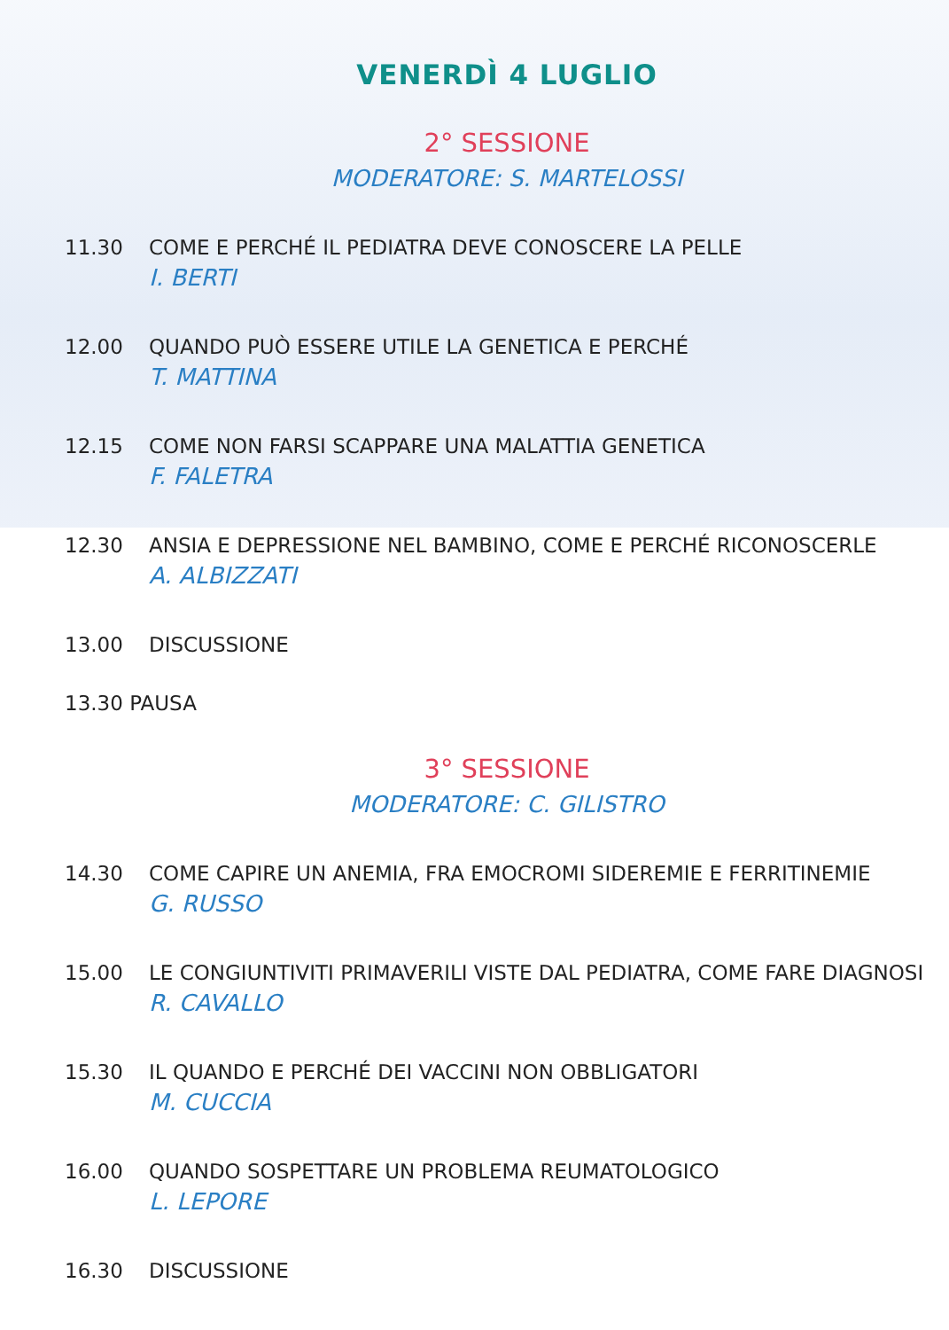VENERDÌ 4 LUGLIO
2° SESSIONE
MODERATORE: S. MARTELOSSI
11.30 COME E PERCHÉ IL PEDIATRA DEVE CONOSCERE LA PELLE
I. BERTI
12.00 QUANDO PUÒ ESSERE UTILE LA GENETICA E PERCHÉ
T. MATTINA
12.15 COME NON FARSI SCAPPARE UNA MALATTIA GENETICA
F. FALETRA
12.30 ANSIA E DEPRESSIONE NEL BAMBINO, COME E PERCHÉ RICONOSCERLE
A. ALBIZZATI
13.00 DISCUSSIONE
13.30 PAUSA
3° SESSIONE
MODERATORE: C. GILISTRO
14.30 COME CAPIRE UN ANEMIA, FRA EMOCROMI SIDEREMIE E FERRITINEMIE
G. RUSSO
15.00 LE CONGIUNTIVITI PRIMAVERILI VISTE DAL PEDIATRA, COME FARE DIAGNOSI
R. CAVALLO
15.30 IL QUANDO E PERCHÉ DEI VACCINI NON OBBLIGATORI
M. CUCCIA
16.00 QUANDO SOSPETTARE UN PROBLEMA REUMATOLOGICO
L. LEPORE
16.30 DISCUSSIONE